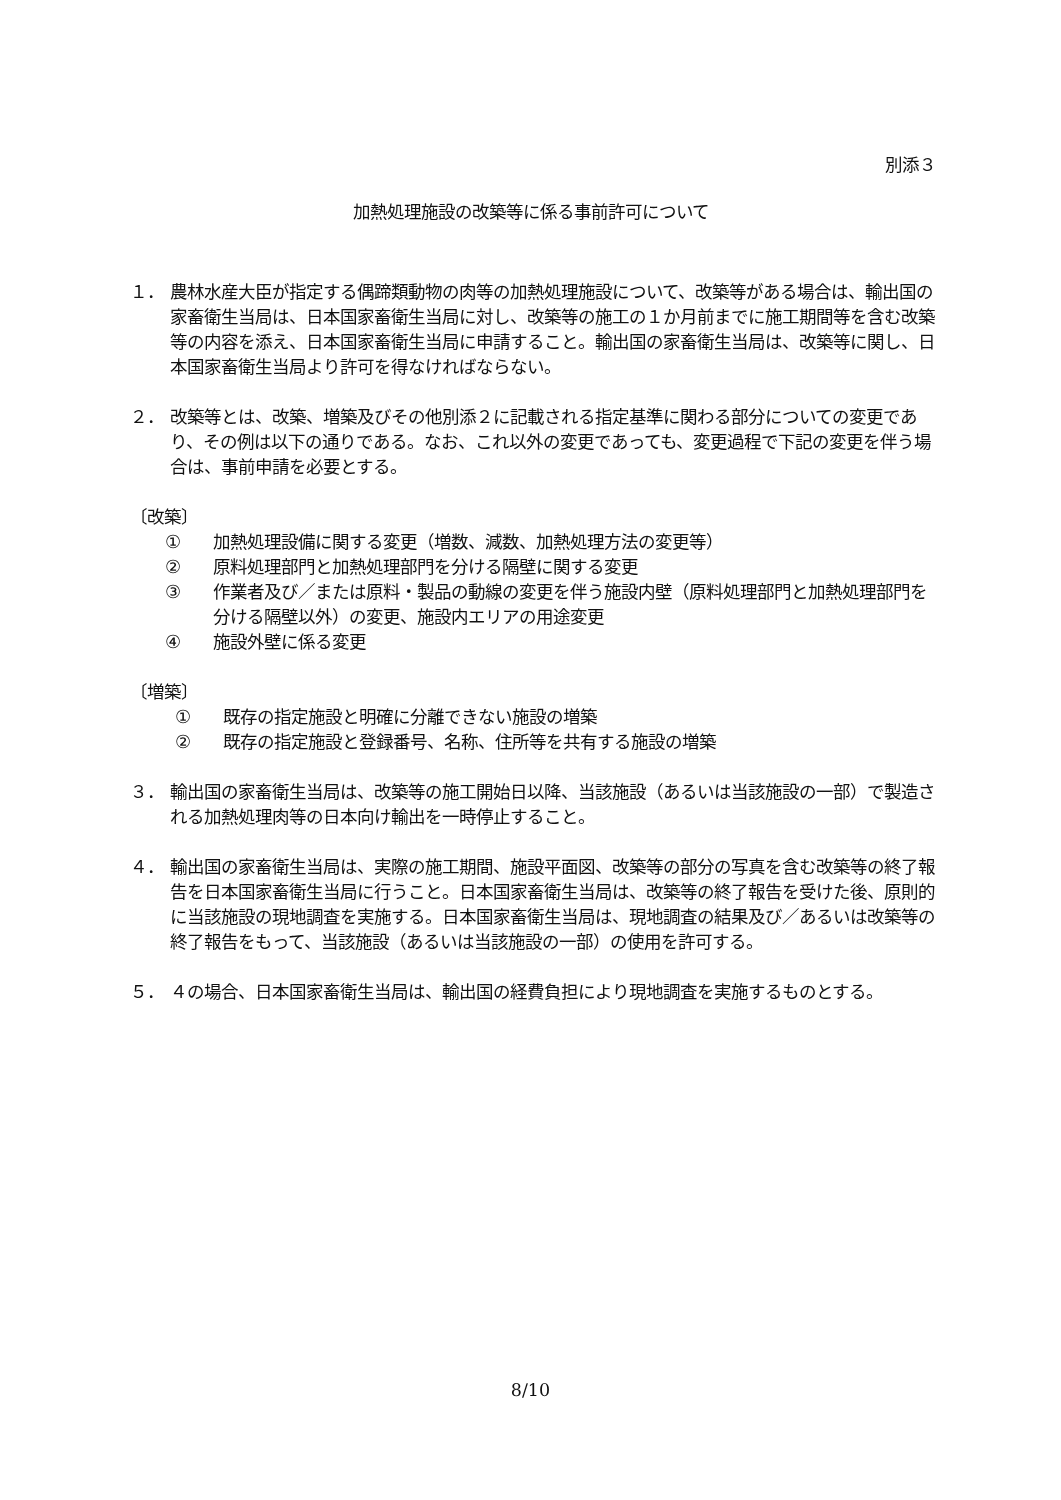別添３
加熱処理施設の改築等に係る事前許可について
１． 農林水産大臣が指定する偶蹄類動物の肉等の加熱処理施設について、改築等がある場合は、輸出国の家畜衛生当局は、日本国家畜衛生当局に対し、改築等の施工の１か月前までに施工期間等を含む改築等の内容を添え、日本国家畜衛生当局に申請すること。輸出国の家畜衛生当局は、改築等に関し、日本国家畜衛生当局より許可を得なければならない。
２． 改築等とは、改築、増築及びその他別添２に記載される指定基準に関わる部分についての変更であり、その例は以下の通りである。なお、これ以外の変更であっても、変更過程で下記の変更を伴う場合は、事前申請を必要とする。
〔改築〕
① 加熱処理設備に関する変更（増数、減数、加熱処理方法の変更等）
② 原料処理部門と加熱処理部門を分ける隔壁に関する変更
③ 作業者及び／または原料・製品の動線の変更を伴う施設内壁（原料処理部門と加熱処理部門を分ける隔壁以外）の変更、施設内エリアの用途変更
④ 施設外壁に係る変更
〔増築〕
① 既存の指定施設と明確に分離できない施設の増築
② 既存の指定施設と登録番号、名称、住所等を共有する施設の増築
３． 輸出国の家畜衛生当局は、改築等の施工開始日以降、当該施設（あるいは当該施設の一部）で製造される加熱処理肉等の日本向け輸出を一時停止すること。
４． 輸出国の家畜衛生当局は、実際の施工期間、施設平面図、改築等の部分の写真を含む改築等の終了報告を日本国家畜衛生当局に行うこと。日本国家畜衛生当局は、改築等の終了報告を受けた後、原則的に当該施設の現地調査を実施する。日本国家畜衛生当局は、現地調査の結果及び／あるいは改築等の終了報告をもって、当該施設（あるいは当該施設の一部）の使用を許可する。
５． ４の場合、日本国家畜衛生当局は、輸出国の経費負担により現地調査を実施するものとする。
8/10